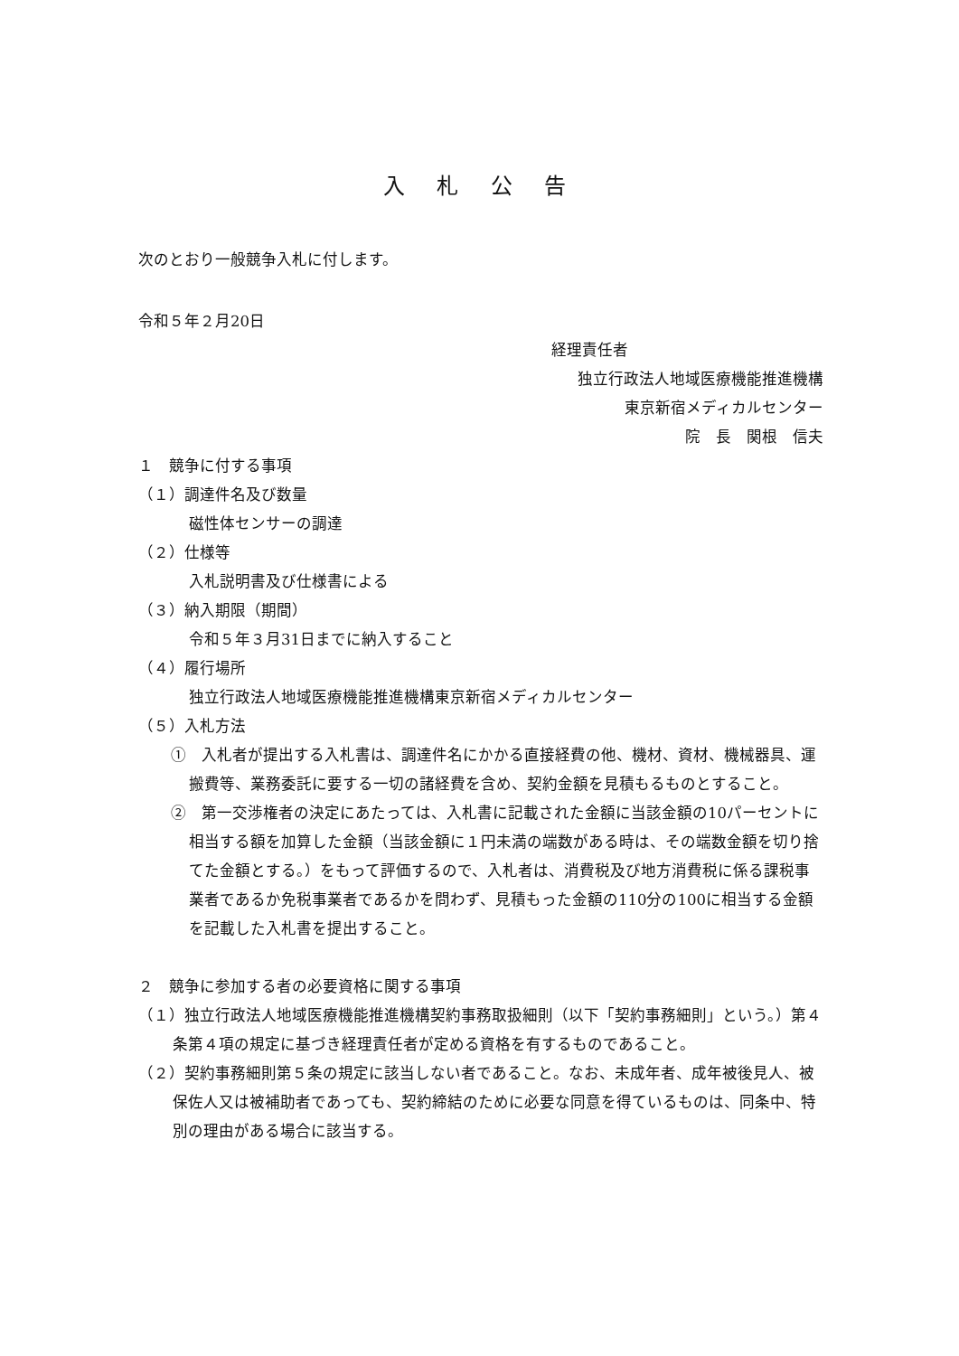入 札 公 告
次のとおり一般競争入札に付します。
令和５年２月20日
経理責任者
独立行政法人地域医療機能推進機構
東京新宿メディカルセンター
院　長　関根　信夫
１　競争に付する事項
（１）調達件名及び数量
磁性体センサーの調達
（２）仕様等
入札説明書及び仕様書による
（３）納入期限（期間）
令和５年３月31日までに納入すること
（４）履行場所
独立行政法人地域医療機能推進機構東京新宿メディカルセンター
（５）入札方法
①　入札者が提出する入札書は、調達件名にかかる直接経費の他、機材、資材、機械器具、運搬費等、業務委託に要する一切の諸経費を含め、契約金額を見積もるものとすること。
②　第一交渉権者の決定にあたっては、入札書に記載された金額に当該金額の10パーセントに相当する額を加算した金額（当該金額に１円未満の端数がある時は、その端数金額を切り捨てた金額とする。）をもって評価するので、入札者は、消費税及び地方消費税に係る課税事業者であるか免税事業者であるかを問わず、見積もった金額の110分の100に相当する金額を記載した入札書を提出すること。
２　競争に参加する者の必要資格に関する事項
（１）独立行政法人地域医療機能推進機構契約事務取扱細則（以下「契約事務細則」という。）第４条第４項の規定に基づき経理責任者が定める資格を有するものであること。
（２）契約事務細則第５条の規定に該当しない者であること。なお、未成年者、成年被後見人、被保佐人又は被補助者であっても、契約締結のために必要な同意を得ているものは、同条中、特別の理由がある場合に該当する。